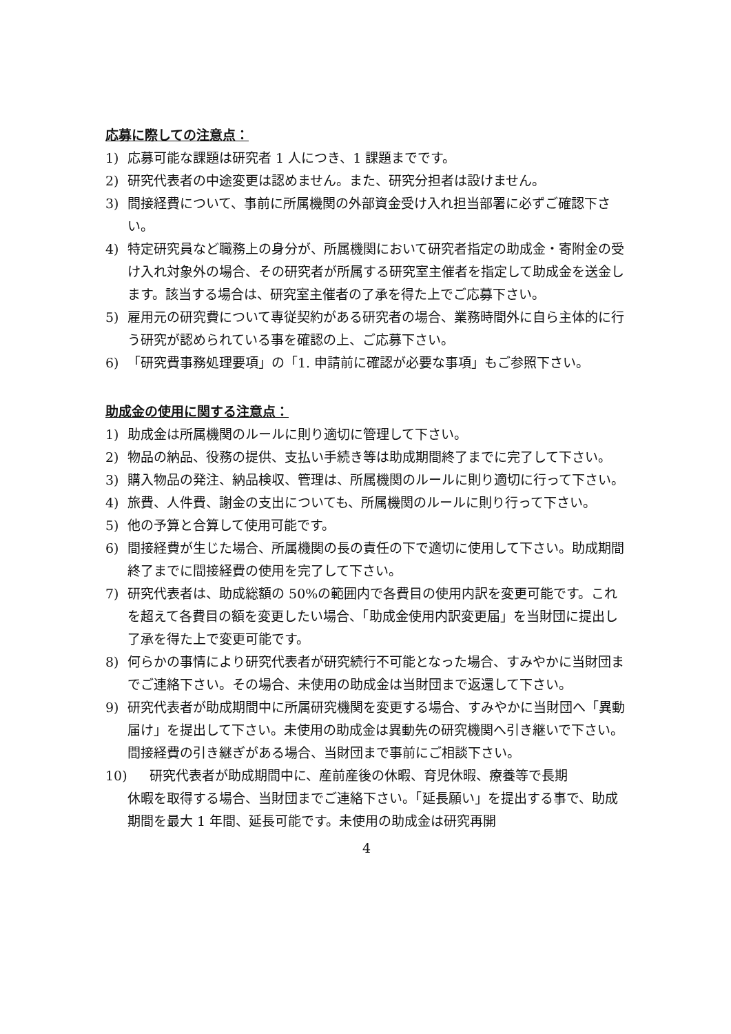応募に際しての注意点：
1) 応募可能な課題は研究者 1 人につき、1 課題までです。
2) 研究代表者の中途変更は認めません。また、研究分担者は設けません。
3) 間接経費について、事前に所属機関の外部資金受け入れ担当部署に必ずご確認下さい。
4) 特定研究員など職務上の身分が、所属機関において研究者指定の助成金・寄附金の受け入れ対象外の場合、その研究者が所属する研究室主催者を指定して助成金を送金します。該当する場合は、研究室主催者の了承を得た上でご応募下さい。
5) 雇用元の研究費について専従契約がある研究者の場合、業務時間外に自ら主体的に行う研究が認められている事を確認の上、ご応募下さい。
6) 「研究費事務処理要項」の「1. 申請前に確認が必要な事項」もご参照下さい。
助成金の使用に関する注意点：
1) 助成金は所属機関のルールに則り適切に管理して下さい。
2) 物品の納品、役務の提供、支払い手続き等は助成期間終了までに完了して下さい。
3) 購入物品の発注、納品検収、管理は、所属機関のルールに則り適切に行って下さい。
4) 旅費、人件費、謝金の支出についても、所属機関のルールに則り行って下さい。
5) 他の予算と合算して使用可能です。
6) 間接経費が生じた場合、所属機関の長の責任の下で適切に使用して下さい。助成期間終了までに間接経費の使用を完了して下さい。
7) 研究代表者は、助成総額の 50%の範囲内で各費目の使用内訳を変更可能です。これを超えて各費目の額を変更したい場合、「助成金使用内訳変更届」を当財団に提出し了承を得た上で変更可能です。
8) 何らかの事情により研究代表者が研究続行不可能となった場合、すみやかに当財団までご連絡下さい。その場合、未使用の助成金は当財団まで返還して下さい。
9) 研究代表者が助成期間中に所属研究機関を変更する場合、すみやかに当財団へ「異動届け」を提出して下さい。未使用の助成金は異動先の研究機関へ引き継いで下さい。間接経費の引き継ぎがある場合、当財団まで事前にご相談下さい。
10) 研究代表者が助成期間中に、産前産後の休暇、育児休暇、療養等で長期
休暇を取得する場合、当財団までご連絡下さい。「延長願い」を提出する事で、助成期間を最大 1 年間、延長可能です。未使用の助成金は研究再開
4